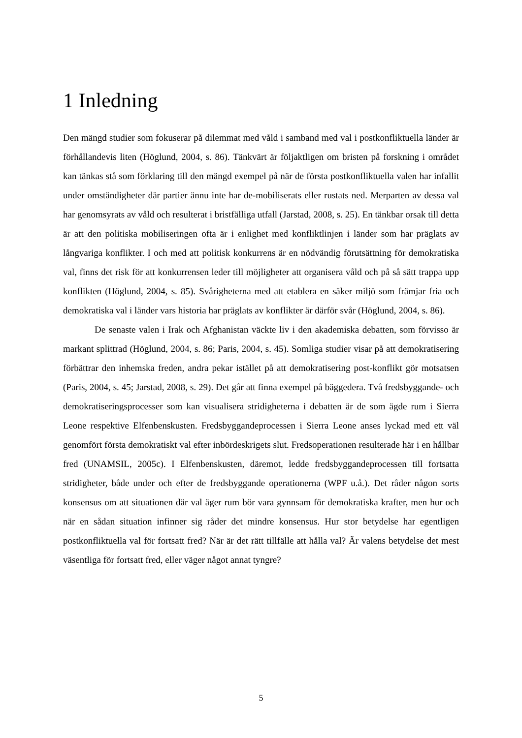1 Inledning
Den mängd studier som fokuserar på dilemmat med våld i samband med val i postkonfliktuella länder är förhållandevis liten (Höglund, 2004, s. 86). Tänkvärt är följaktligen om bristen på forskning i området kan tänkas stå som förklaring till den mängd exempel på när de första postkonfliktuella valen har infallit under omständigheter där partier ännu inte har de-mobiliserats eller rustats ned. Merparten av dessa val har genomsyrats av våld och resulterat i bristfälliga utfall (Jarstad, 2008, s. 25). En tänkbar orsak till detta är att den politiska mobiliseringen ofta är i enlighet med konfliktlinjen i länder som har präglats av långvariga konflikter. I och med att politisk konkurrens är en nödvändig förutsättning för demokratiska val, finns det risk för att konkurrensen leder till möjligheter att organisera våld och på så sätt trappa upp konflikten (Höglund, 2004, s. 85). Svårigheterna med att etablera en säker miljö som främjar fria och demokratiska val i länder vars historia har präglats av konflikter är därför svår (Höglund, 2004, s. 86).
De senaste valen i Irak och Afghanistan väckte liv i den akademiska debatten, som förvisso är markant splittrad (Höglund, 2004, s. 86; Paris, 2004, s. 45). Somliga studier visar på att demokratisering förbättrar den inhemska freden, andra pekar istället på att demokratisering post-konflikt gör motsatsen (Paris, 2004, s. 45; Jarstad, 2008, s. 29). Det går att finna exempel på bäggedera. Två fredsbyggande- och demokratiseringsprocesser som kan visualisera stridigheterna i debatten är de som ägde rum i Sierra Leone respektive Elfenbenskusten. Fredsbyggandeprocessen i Sierra Leone anses lyckad med ett väl genomfört första demokratiskt val efter inbördeskrigets slut. Fredsoperationen resulterade här i en hållbar fred (UNAMSIL, 2005c). I Elfenbenskusten, däremot, ledde fredsbyggandeprocessen till fortsatta stridigheter, både under och efter de fredsbyggande operationerna (WPF u.å.). Det råder någon sorts konsensus om att situationen där val äger rum bör vara gynnsam för demokratiska krafter, men hur och när en sådan situation infinner sig råder det mindre konsensus. Hur stor betydelse har egentligen postkonfliktuella val för fortsatt fred? När är det rätt tillfälle att hålla val? Är valens betydelse det mest väsentliga för fortsatt fred, eller väger något annat tyngre?
5